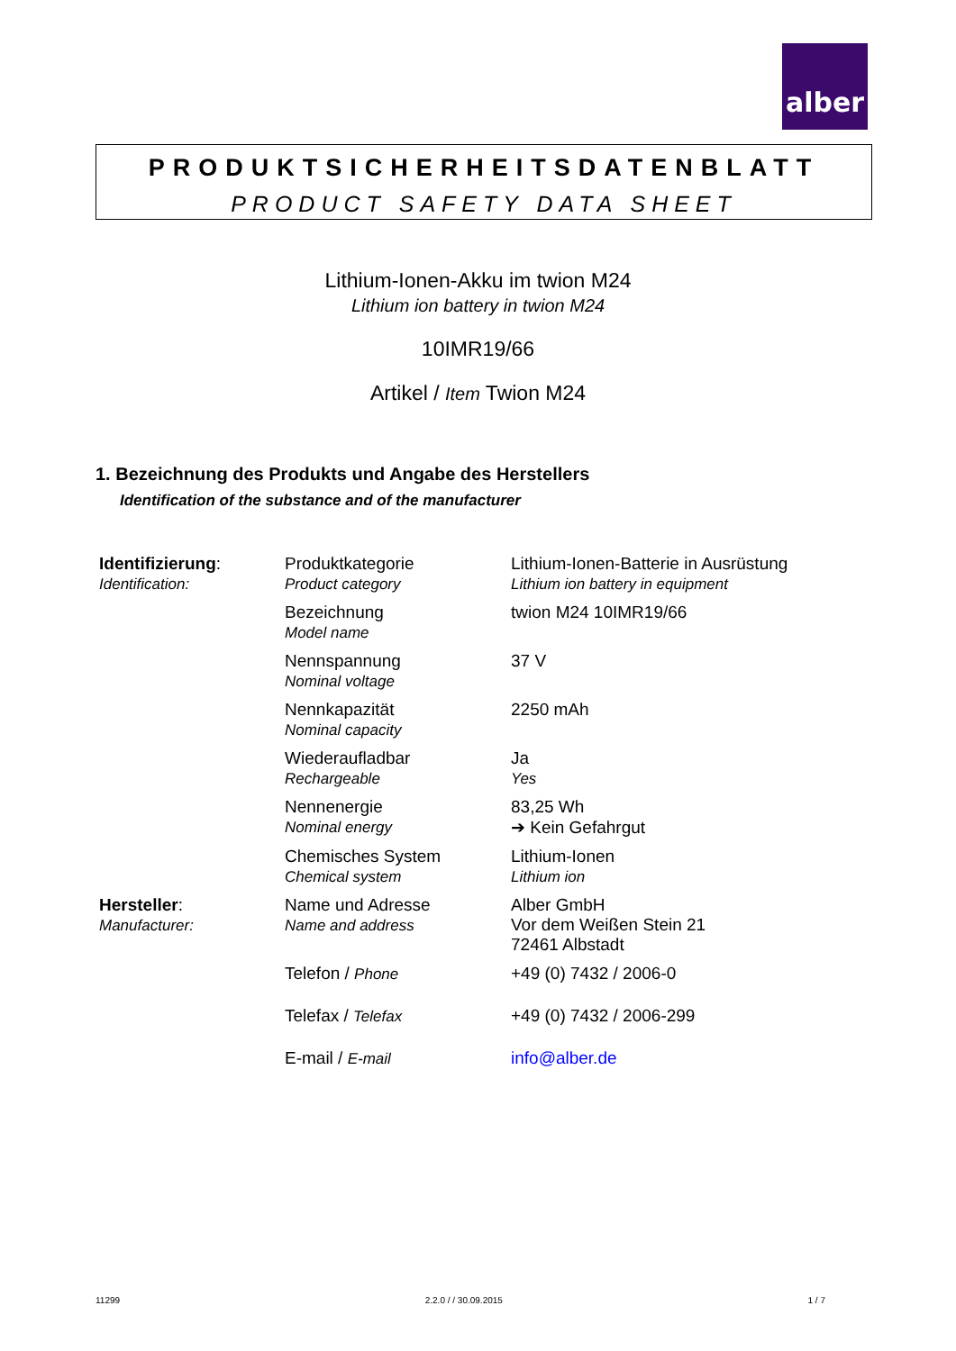alber
PRODUKTSICHERHEITSDATENBLATT
PRODUCT SAFETY DATA SHEET
Lithium-Ionen-Akku im twion M24
Lithium ion battery in twion M24
10IMR19/66
Artikel / Item Twion M24
1. Bezeichnung des Produkts und Angabe des Herstellers
Identification of the substance and of the manufacturer
| Identifizierung : Identification: | Produktkategorie Product category | Lithium-Ionen-Batterie in Ausrüstung Lithium ion battery in equipment |
| | Bezeichnung Model name | twion M24 10IMR19/66 |
| | Nennspannung Nominal voltage | 37 V |
| | Nennkapazität Nominal capacity | 2250 mAh |
| | Wiederaufladbar Rechargeable | Ja Yes |
| | Nennenergie Nominal energy | 83,25 Wh ➔ Kein Gefahrgut |
| | Chemisches System Chemical system | Lithium-Ionen Lithium ion |
| Hersteller : Manufacturer: | Name und Adresse Name and address | Alber GmbH Vor dem Weißen Stein 21 72461 Albstadt |
| | Telefon / Phone | +49 (0) 7432 / 2006-0 |
| | Telefax / Telefax | +49 (0) 7432 / 2006-299 |
| | E-mail / E-mail | info@alber.de |
11299 2.2.0 / / 30.09.2015 1 / 7